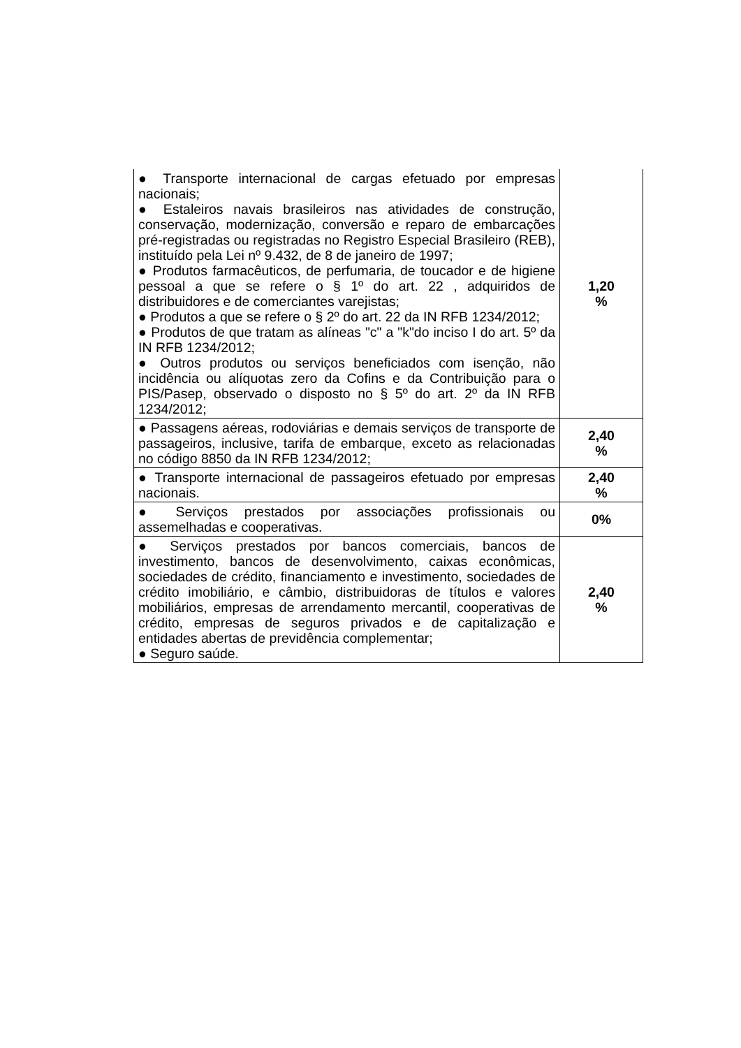| ● Transporte internacional de cargas efetuado por empresas nacionais; ● Estaleiros navais brasileiros nas atividades de construção, conservação, modernização, conversão e reparo de embarcações pré-registradas ou registradas no Registro Especial Brasileiro (REB), instituído pela Lei nº 9.432, de 8 de janeiro de 1997; ● Produtos farmacêuticos, de perfumaria, de toucador e de higiene pessoal a que se refere o § 1º do art. 22 , adquiridos de distribuidores e de comerciantes varejistas; ● Produtos a que se refere o § 2º do art. 22 da IN RFB 1234/2012; ● Produtos de que tratam as alíneas "c" a "k"do inciso I do art. 5º da IN RFB 1234/2012; ● Outros produtos ou serviços beneficiados com isenção, não incidência ou alíquotas zero da Cofins e da Contribuição para o PIS/Pasep, observado o disposto no § 5º do art. 2º da IN RFB 1234/2012; | 1,20 % |
| ● Passagens aéreas, rodoviárias e demais serviços de transporte de passageiros, inclusive, tarifa de embarque, exceto as relacionadas no código 8850 da IN RFB 1234/2012; | 2,40 % |
| ● Transporte internacional de passageiros efetuado por empresas nacionais. | 2,40 % |
| ● Serviços prestados por associações profissionais ou assemelhadas e cooperativas. | 0% |
| ● Serviços prestados por bancos comerciais, bancos de investimento, bancos de desenvolvimento, caixas econômicas, sociedades de crédito, financiamento e investimento, sociedades de crédito imobiliário, e câmbio, distribuidoras de títulos e valores mobiliários, empresas de arrendamento mercantil, cooperativas de crédito, empresas de seguros privados e de capitalização e entidades abertas de previdência complementar; ● Seguro saúde. | 2,40 % |